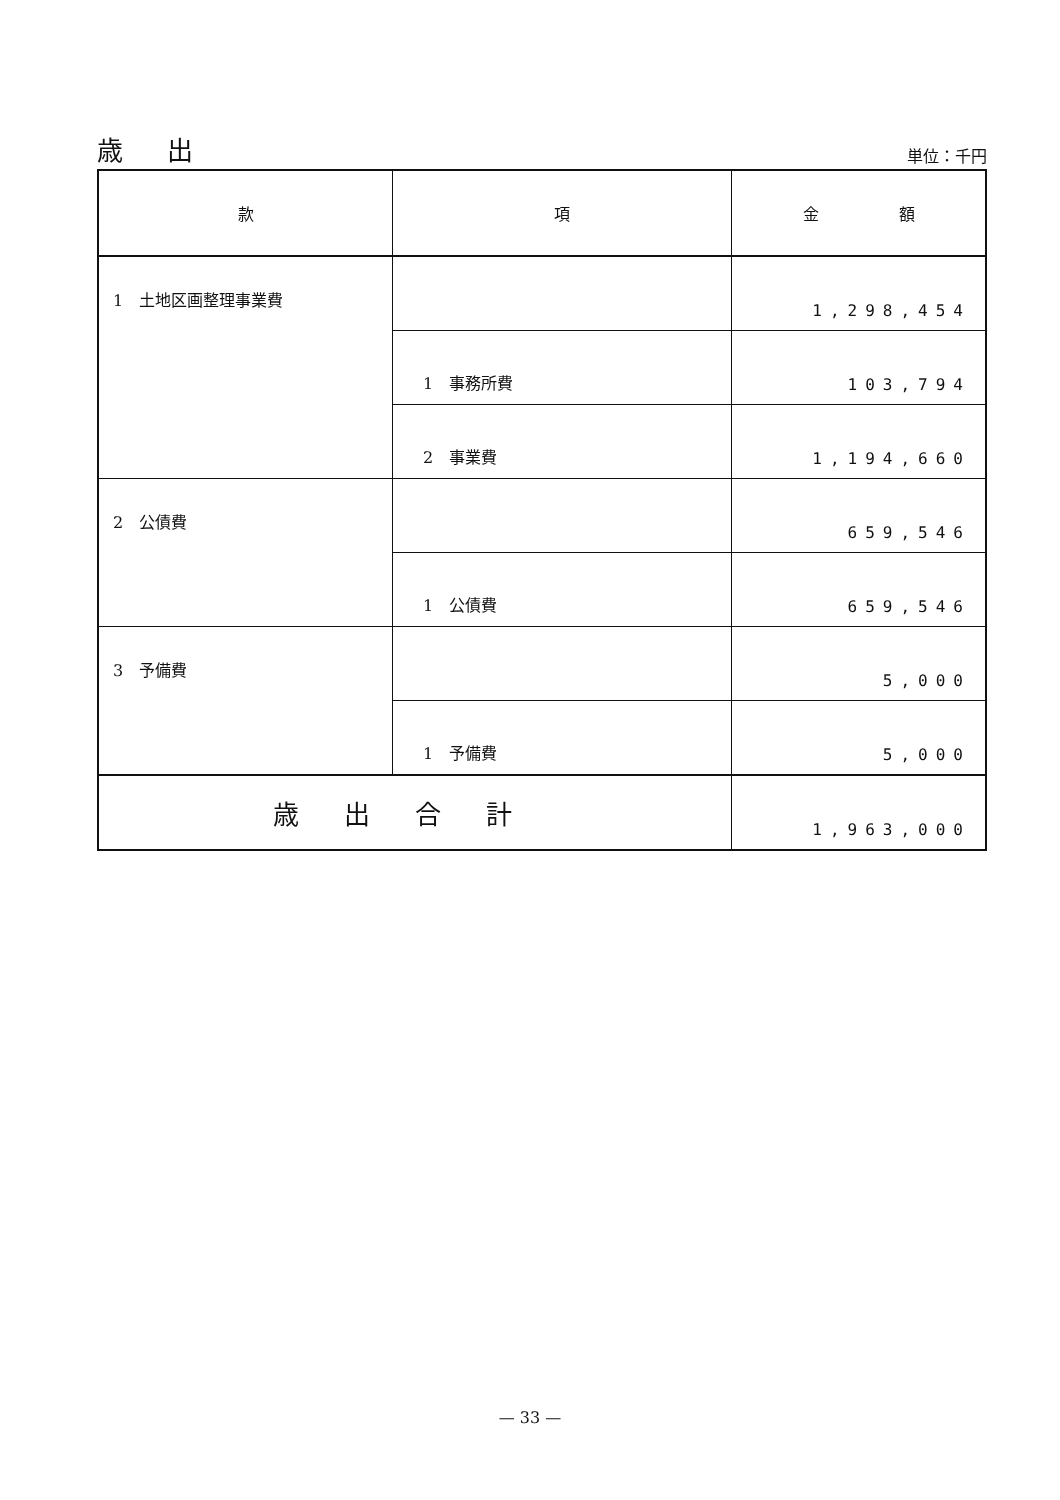歳 出
単位：千円
| 款 | 項 | 金 額 |
| --- | --- | --- |
| 1 土地区画整理事業費 | | 1,298,454 |
| | 1 事務所費 | 103,794 |
| | 2 事業費 | 1,194,660 |
| 2 公債費 | | 659,546 |
| | 1 公債費 | 659,546 |
| 3 予備費 | | 5,000 |
| | 1 予備費 | 5,000 |
| 歳出合計 | | 1,963,000 |
— 33 —